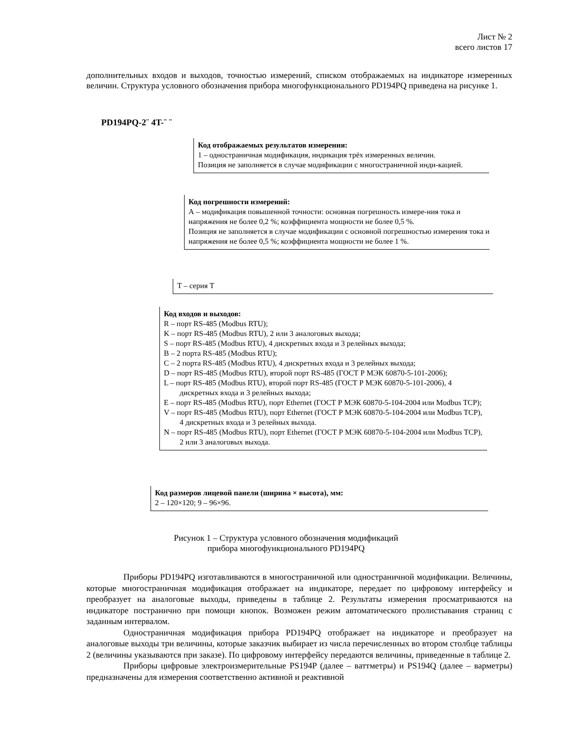Лист № 2
всего листов 17
дополнительных входов и выходов, точностью измерений, списком отображаемых на индикаторе измеренных величин. Структура условного обозначения прибора многофункционального PD194PQ приведена на рисунке 1.
PD194PQ-2¨ 4T-¨ ¨
Код отображаемых результатов измерения:
1 – одностраничная модификация, индикация трёх измеренных величин.
Позиция не заполняется в случае модификации с многостраничной инди-кацией.
Код погрешности измерений:
А – модификация повышенной точности: основная погрешность измере-ния тока и напряжения не более 0,2 %; коэффициента мощности не более 0,5 %.
Позиция не заполняется в случае модификации с основной погрешностью измерения тока и напряжения не более 0,5 %; коэффициента мощности не более 1 %.
T – серия T
Код входов и выходов:
R – порт RS-485 (Modbus RTU);
K – порт RS-485 (Modbus RTU), 2 или 3 аналоговых выхода;
S – порт RS-485 (Modbus RTU), 4 дискретных входа и 3 релейных выхода;
B – 2 порта RS-485 (Modbus RTU);
C – 2 порта RS-485 (Modbus RTU), 4 дискретных входа и 3 релейных выхода;
D – порт RS-485 (Modbus RTU), второй порт RS-485 (ГОСТ Р МЭК 60870-5-101-2006);
L – порт RS-485 (Modbus RTU), второй порт RS-485 (ГОСТ Р МЭК 60870-5-101-2006), 4 дискретных входа и 3 релейных выхода;
E – порт RS-485 (Modbus RTU), порт Ethernet (ГОСТ Р МЭК 60870-5-104-2004 или Modbus TCP);
V – порт RS-485 (Modbus RTU), порт Ethernet (ГОСТ Р МЭК 60870-5-104-2004 или Modbus TCP), 4 дискретных входа и 3 релейных выхода.
N – порт RS-485 (Modbus RTU), порт Ethernet (ГОСТ Р МЭК 60870-5-104-2004 или Modbus TCP), 2 или 3 аналоговых выхода.
Код размеров лицевой панели (ширина × высота), мм:
2 – 120×120; 9 – 96×96.
Рисунок 1 – Структура условного обозначения модификаций
прибора многофункционального PD194PQ
Приборы PD194PQ изготавливаются в многостраничной или одностраничной модификации. Величины, которые многостраничная модификация отображает на индикаторе, передает по цифровому интерфейсу и преобразует на аналоговые выходы, приведены в таблице 2. Результаты измерения просматриваются на индикаторе постранично при помощи кнопок. Возможен режим автоматического пролистывания страниц с заданным интервалом.
Одностраничная модификация прибора PD194PQ отображает на индикаторе и преобразует на аналоговые выходы три величины, которые заказчик выбирает из числа перечисленных во втором столбце таблицы 2 (величины указываются при заказе). По цифровому интерфейсу передаются величины, приведенные в таблице 2.
Приборы цифровые электроизмерительные PS194P (далее – ваттметры) и PS194Q (далее – варметры) предназначены для измерения соответственно активной и реактивной